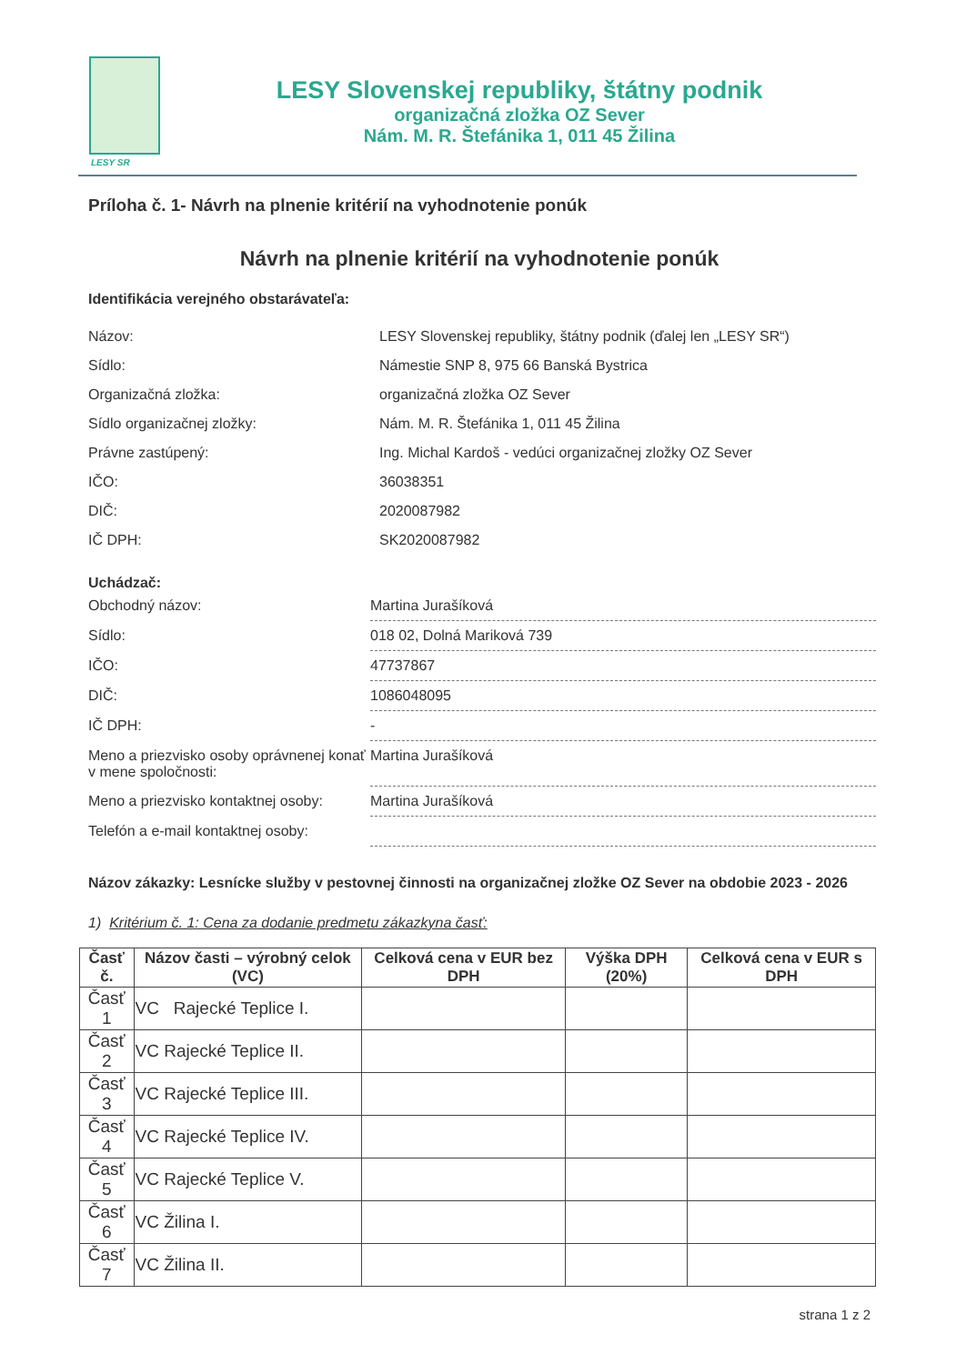LESY SR
LESY Slovenskej republiky, štátny podnik
organizačná zložka OZ Sever
Nám. M. R. Štefánika 1, 011 45 Žilina
Príloha č. 1- Návrh na plnenie kritérií na vyhodnotenie ponúk
Návrh na plnenie kritérií na vyhodnotenie ponúk
Identifikácia verejného obstarávateľa:
| Názov: | LESY Slovenskej republiky, štátny podnik (ďalej len „LESY SR“) |
| Sídlo: | Námestie SNP 8, 975 66 Banská Bystrica |
| Organizačná zložka: | organizačná zložka OZ Sever |
| Sídlo organizačnej zložky: | Nám. M. R. Štefánika 1, 011 45 Žilina |
| Právne zastúpený: | Ing. Michal Kardoš - vedúci organizačnej zložky OZ Sever |
| IČO: | 36038351 |
| DIČ: | 2020087982 |
| IČ DPH: | SK2020087982 |
Uchádzač:
| Obchodný názov: | Martina Jurašíková |
| Sídlo: | 018 02, Dolná Mariková 739 |
| IČO: | 47737867 |
| DIČ: | 1086048095 |
| IČ DPH: | - |
| Meno a priezvisko osoby oprávnenej konať v mene spoločnosti: | Martina Jurašíková |
| Meno a priezvisko kontaktnej osoby: | Martina Jurašíková |
| Telefón a e-mail kontaktnej osoby: | |
Názov zákazky: Lesnícke služby v pestovnej činnosti na organizačnej zložke OZ Sever na obdobie 2023 - 2026
1) Kritérium č. 1: Cena za dodanie predmetu zákazkyna časť:
| Časť č. | Názov časti – výrobný celok (VC) | Celková cena v EUR bez DPH | Výška DPH (20%) | Celková cena v EUR s DPH |
| --- | --- | --- | --- | --- |
| Časť 1 | VC Rajecké Teplice I. | | | |
| Časť 2 | VC Rajecké Teplice II. | | | |
| Časť 3 | VC Rajecké Teplice III. | | | |
| Časť 4 | VC Rajecké Teplice IV. | | | |
| Časť 5 | VC Rajecké Teplice V. | | | |
| Časť 6 | VC Žilina I. | | | |
| Časť 7 | VC Žilina II. | | | |
strana 1 z 2